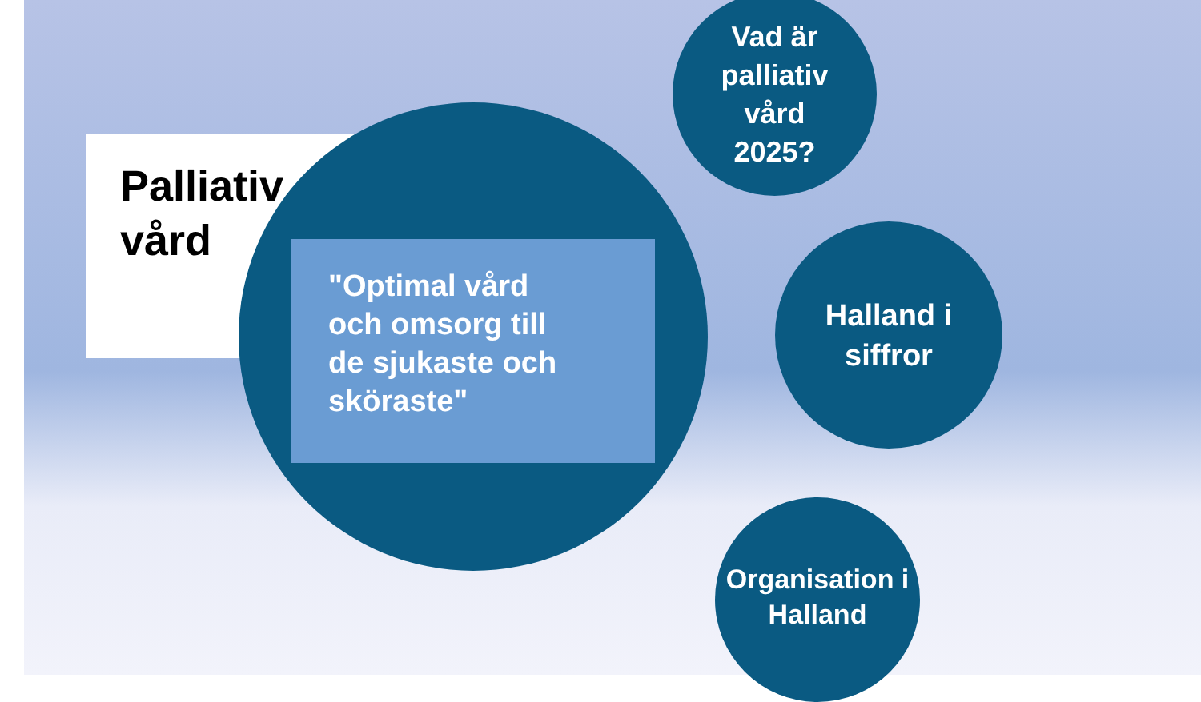Palliativ
vård
"Optimal vård
och omsorg till
de sjukaste och
sköraste"
Vad är
palliativ
vård
2025?
Halland i
siffror
Organisation i
Halland